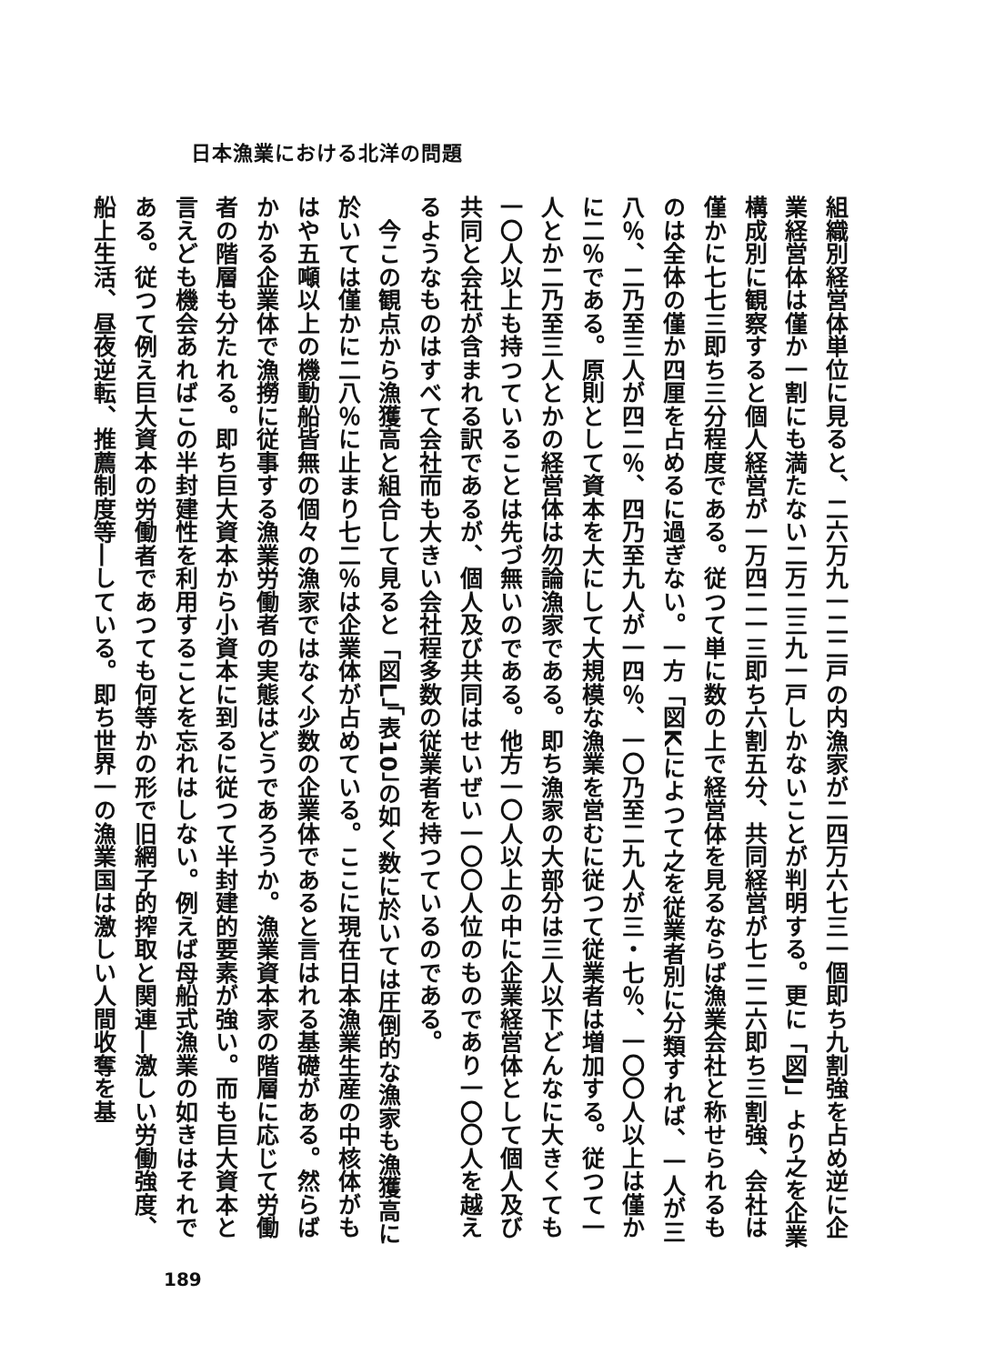日本漁業における北洋の問題
組織別経営体単位に見ると、二六万九一二二戸の内漁家が二四万六七三一個即ち九割強を占め逆に企業経営体は僅か一割にも満たない二万二三九一戸しかないことが判明する。更に「図J」より之を企業構成別に観察すると個人経営が一万四二一三即ち六割五分、共同経営が七二二六即ち三割強、会社は僅かに七七三即ち三分程度である。従つて単に数の上で経営体を見るならば漁業会社と称せられるものは全体の僅か四厘を占めるに過ぎない。一方「図K」によつて之を従業者別に分類すれば、一人が三八％、二乃至三人が四二％、四乃至九人が一四％、一〇乃至二九人が三・七％、一〇〇人以上は僅かに二％である。原則として資本を大にして大規模な漁業を営むに従つて従業者は増加する。従つて一人とか二乃至三人とかの経営体は勿論漁家である。即ち漁家の大部分は三人以下どんなに大きくても一〇人以上も持つていることは先づ無いのである。他方一〇人以上の中に企業経営体として個人及び共同と会社が含まれる訳であるが、個人及び共同はせいぜい一〇〇人位のものであり一〇〇人を越えるようなものはすべて会社而も大きい会社程多数の従業者を持つているのである。
　今この観点から漁獲高と組合して見ると「図L」「表10」の如く数に於いては圧倒的な漁家も漁獲高に於いては僅かに二八％に止まり七二％は企業体が占めている。ここに現在日本漁業生産の中核体がもはや五噸以上の機動船皆無の個々の漁家ではなく少数の企業体であると言はれる基礎がある。然らばかかる企業体で漁撈に従事する漁業労働者の実態はどうであろうか。漁業資本家の階層に応じて労働者の階層も分たれる。即ち巨大資本から小資本に到るに従つて半封建的要素が強い。而も巨大資本と言えども機会あればこの半封建性を利用することを忘れはしない。例えば母船式漁業の如きはそれである。従つて例え巨大資本の労働者であつても何等かの形で旧網子的搾取と関連―激しい労働強度、船上生活、昼夜逆転、推薦制度等―している。即ち世界一の漁業国は激しい人間收奪を基
189